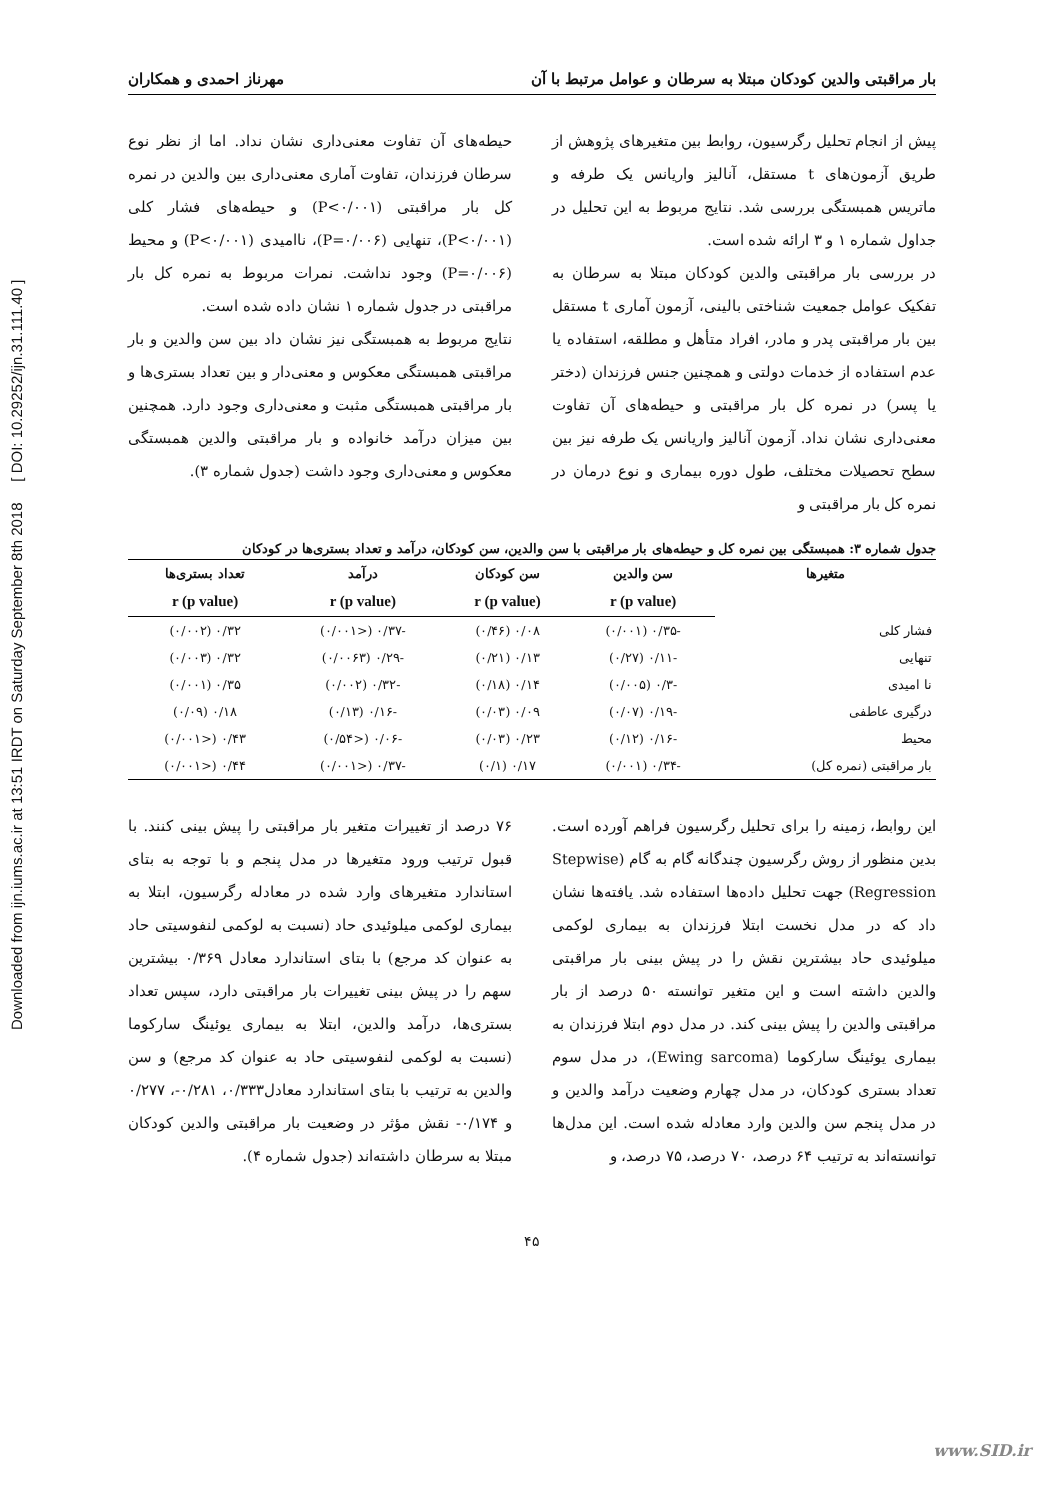Downloaded from ijn.iums.ac.ir at 13:51 IRDT on Saturday September 8th 2018 [ DOI: 10.29252/ijn.31.111.40 ]
بار مراقبتی والدین کودکان مبتلا به سرطان و عوامل مرتبط با آن مهرناز احمدی و همکاران
پیش از انجام تحلیل رگرسیون، روابط بین متغیرهای پژوهش از طریق آزمون‌های t مستقل، آنالیز واریانس یک طرفه و ماتریس همبستگی بررسی شد. نتایج مربوط به این تحلیل در جداول شماره ۱ و ۳ ارائه شده است.
در بررسی بار مراقبتی والدین کودکان مبتلا به سرطان به تفکیک عوامل جمعیت شناختی بالینی، آزمون آماری t مستقل بین بار مراقبتی پدر و مادر، افراد متأهل و مطلقه، استفاده یا عدم استفاده از خدمات دولتی و همچنین جنس فرزندان (دختر یا پسر) در نمره کل بار مراقبتی و حیطه‌های آن تفاوت معنی‌داری نشان نداد. آزمون آنالیز واریانس یک طرفه نیز بین سطح تحصیلات مختلف، طول دوره بیماری و نوع درمان در نمره کل بار مراقبتی و
حیطه‌های آن تفاوت معنی‌داری نشان نداد. اما از نظر نوع سرطان فرزندان، تفاوت آماری معنی‌داری بین والدین در نمره کل بار مراقبتی (P<۰/۰۰۱) و حیطه‌های فشار کلی (P<۰/۰۰۱)، تنهایی (P=۰/۰۰۶)، ناامیدی (P<۰/۰۰۱) و محیط (P=۰/۰۰۶) وجود نداشت. نمرات مربوط به نمره کل بار مراقبتی در جدول شماره ۱ نشان داده شده است.
نتایج مربوط به همبستگی نیز نشان داد بین سن والدین و بار مراقبتی همبستگی معکوس و معنی‌دار و بین تعداد بستری‌ها و بار مراقبتی همبستگی مثبت و معنی‌داری وجود دارد. همچنین بین میزان درآمد خانواده و بار مراقبتی والدین همبستگی معکوس و معنی‌داری وجود داشت (جدول شماره ۳).
جدول شماره ۳: همبستگی بین نمره کل و حیطه‌های بار مراقبتی با سن والدین، سن کودکان، درآمد و تعداد بستری‌ها در کودکان
| متغیرها | سن والدین | سن کودکان | درآمد | تعداد بستری‌ها |
| --- | --- | --- | --- | --- |
| | r (p value) | r (p value) | r (p value) | r (p value) |
| فشار کلی | -۰/۳۵ (۰/۰۰۱) | ۰/۰۸ (۰/۴۶) | -۰/۳۷ (<۰/۰۰۱) | ۰/۳۲ (۰/۰۰۲) |
| تنهایی | -۰/۱۱ (۰/۲۷) | ۰/۱۳ (۰/۲۱) | -۰/۲۹ (۰/۰۰۶۳) | ۰/۳۲ (۰/۰۰۳) |
| نا امیدی | -۰/۳ (۰/۰۰۵) | ۰/۱۴ (۰/۱۸) | -۰/۳۲ (۰/۰۰۲) | ۰/۳۵ (۰/۰۰۱) |
| درگیری عاطفی | -۰/۱۹ (۰/۰۷) | ۰/۰۹ (۰/۰۳) | -۰/۱۶ (۰/۱۳) | ۰/۱۸ (۰/۰۹) |
| محیط | -۰/۱۶ (۰/۱۲) | ۰/۲۳ (۰/۰۳) | -۰/۰۶ (<۰/۵۴) | ۰/۴۳ (<۰/۰۰۱) |
| بار مراقبتی (نمره کل) | -۰/۳۴ (۰/۰۰۱) | ۰/۱۷ (۰/۱) | -۰/۳۷ (<۰/۰۰۱) | ۰/۴۴ (<۰/۰۰۱) |
این روابط، زمینه را برای تحلیل رگرسیون فراهم آورده است. بدین منظور از روش رگرسیون چندگانه گام به گام (Stepwise Regression) جهت تحلیل داده‌ها استفاده شد. یافته‌ها نشان داد که در مدل نخست ابتلا فرزندان به بیماری لوکمی میلوئیدی حاد بیشترین نقش را در پیش بینی بار مراقبتی والدین داشته است و این متغیر توانسته ۵۰ درصد از بار مراقبتی والدین را پیش بینی کند. در مدل دوم ابتلا فرزندان به بیماری یوئینگ سارکوما (Ewing sarcoma)، در مدل سوم تعداد بستری کودکان، در مدل چهارم وضعیت درآمد والدین و در مدل پنجم سن والدین وارد معادله شده است. این مدل‌ها توانسته‌اند به ترتیب ۶۴ درصد، ۷۰ درصد، ۷۵ درصد، و
۷۶ درصد از تغییرات متغیر بار مراقبتی را پیش بینی کنند. با قبول ترتیب ورود متغیرها در مدل پنجم و با توجه به بتای استاندارد متغیرهای وارد شده در معادله رگرسیون، ابتلا به بیماری لوکمی میلوئیدی حاد (نسبت به لوکمی لنفوسیتی حاد به عنوان کد مرجع) با بتای استاندارد معادل ۰/۳۶۹ بیشترین سهم را در پیش بینی تغییرات بار مراقبتی دارد، سپس تعداد بستری‌ها، درآمد والدین، ابتلا به بیماری یوئینگ سارکوما (نسبت به لوکمی لنفوسیتی حاد به عنوان کد مرجع) و سن والدین به ترتیب با بتای استاندارد معادل۰/۳۳۳، ۰/۲۸۱-، ۰/۲۷۷ و ۰/۱۷۴- نقش مؤثر در وضعیت بار مراقبتی والدین کودکان مبتلا به سرطان داشته‌اند (جدول شماره ۴).
۴۵
www.SID.ir